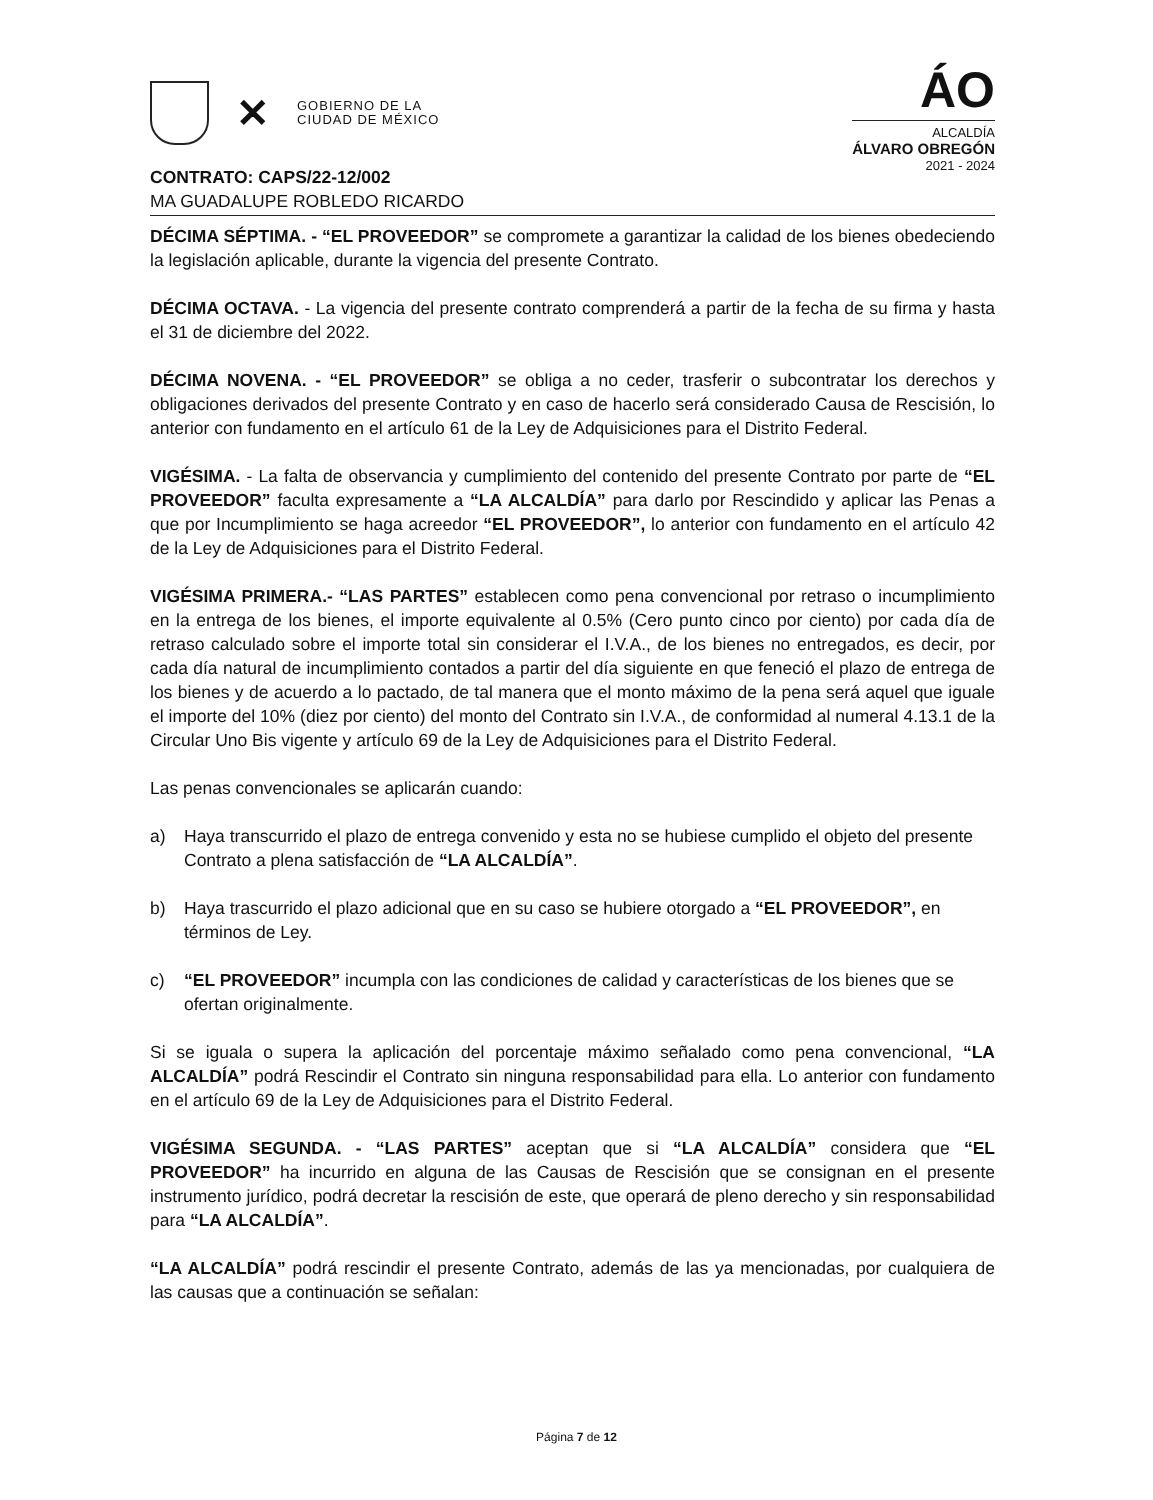✕
GOBIERNO DE LA
CIUDAD DE MÉXICO
ÁO
ALCALDÍA
ÁLVARO OBREGÓN
2021 - 2024
CONTRATO: CAPS/22-12/002
MA GUADALUPE ROBLEDO RICARDO
DÉCIMA SÉPTIMA. - “EL PROVEEDOR” se compromete a garantizar la calidad de los bienes obedeciendo la legislación aplicable, durante la vigencia del presente Contrato.
DÉCIMA OCTAVA. - La vigencia del presente contrato comprenderá a partir de la fecha de su firma y hasta el 31 de diciembre del 2022.
DÉCIMA NOVENA. - “EL PROVEEDOR” se obliga a no ceder, trasferir o subcontratar los derechos y obligaciones derivados del presente Contrato y en caso de hacerlo será considerado Causa de Rescisión, lo anterior con fundamento en el artículo 61 de la Ley de Adquisiciones para el Distrito Federal.
VIGÉSIMA. - La falta de observancia y cumplimiento del contenido del presente Contrato por parte de “EL PROVEEDOR” faculta expresamente a “LA ALCALDÍA” para darlo por Rescindido y aplicar las Penas a que por Incumplimiento se haga acreedor “EL PROVEEDOR”, lo anterior con fundamento en el artículo 42 de la Ley de Adquisiciones para el Distrito Federal.
VIGÉSIMA PRIMERA.- “LAS PARTES” establecen como pena convencional por retraso o incumplimiento en la entrega de los bienes, el importe equivalente al 0.5% (Cero punto cinco por ciento) por cada día de retraso calculado sobre el importe total sin considerar el I.V.A., de los bienes no entregados, es decir, por cada día natural de incumplimiento contados a partir del día siguiente en que feneció el plazo de entrega de los bienes y de acuerdo a lo pactado, de tal manera que el monto máximo de la pena será aquel que iguale el importe del 10% (diez por ciento) del monto del Contrato sin I.V.A., de conformidad al numeral 4.13.1 de la Circular Uno Bis vigente y artículo 69 de la Ley de Adquisiciones para el Distrito Federal.
Las penas convencionales se aplicarán cuando:
a) Haya transcurrido el plazo de entrega convenido y esta no se hubiese cumplido el objeto del presente Contrato a plena satisfacción de “LA ALCALDÍA”.
b) Haya trascurrido el plazo adicional que en su caso se hubiere otorgado a “EL PROVEEDOR”, en términos de Ley.
c) “EL PROVEEDOR” incumpla con las condiciones de calidad y características de los bienes que se ofertan originalmente.
Si se iguala o supera la aplicación del porcentaje máximo señalado como pena convencional, “LA ALCALDÍA” podrá Rescindir el Contrato sin ninguna responsabilidad para ella. Lo anterior con fundamento en el artículo 69 de la Ley de Adquisiciones para el Distrito Federal.
VIGÉSIMA SEGUNDA. - “LAS PARTES” aceptan que si “LA ALCALDÍA” considera que “EL PROVEEDOR” ha incurrido en alguna de las Causas de Rescisión que se consignan en el presente instrumento jurídico, podrá decretar la rescisión de este, que operará de pleno derecho y sin responsabilidad para “LA ALCALDÍA”.
“LA ALCALDÍA” podrá rescindir el presente Contrato, además de las ya mencionadas, por cualquiera de las causas que a continuación se señalan:
Página 7 de 12